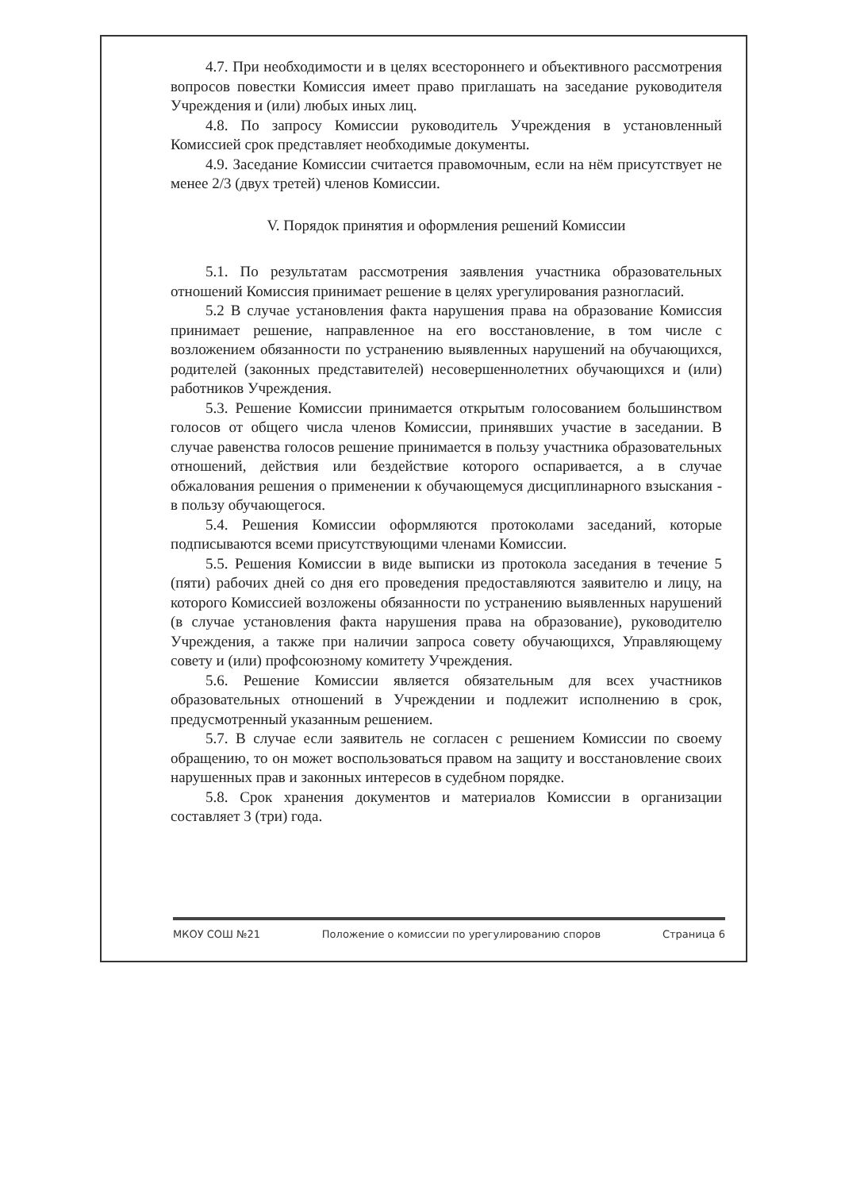4.7. При необходимости и в целях всестороннего и объективного рассмотрения вопросов повестки Комиссия имеет право приглашать на заседание руководителя Учреждения и (или) любых иных лиц.
4.8. По запросу Комиссии руководитель Учреждения в установленный Комиссией срок представляет необходимые документы.
4.9. Заседание Комиссии считается правомочным, если на нём присутствует не менее 2/3 (двух третей) членов Комиссии.
V. Порядок принятия и оформления решений Комиссии
5.1. По результатам рассмотрения заявления участника образовательных отношений Комиссия принимает решение в целях урегулирования разногласий.
5.2 В случае установления факта нарушения права на образование Комиссия принимает решение, направленное на его восстановление, в том числе с возложением обязанности по устранению выявленных нарушений на обучающихся, родителей (законных представителей) несовершеннолетних обучающихся и (или) работников Учреждения.
5.3. Решение Комиссии принимается открытым голосованием большинством голосов от общего числа членов Комиссии, принявших участие в заседании. В случае равенства голосов решение принимается в пользу участника образовательных отношений, действия или бездействие которого оспаривается, а в случае обжалования решения о применении к обучающемуся дисциплинарного взыскания - в пользу обучающегося.
5.4. Решения Комиссии оформляются протоколами заседаний, которые подписываются всеми присутствующими членами Комиссии.
5.5. Решения Комиссии в виде выписки из протокола заседания в течение 5 (пяти) рабочих дней со дня его проведения предоставляются заявителю и лицу, на которого Комиссией возложены обязанности по устранению выявленных нарушений (в случае установления факта нарушения права на образование), руководителю Учреждения, а также при наличии запроса совету обучающихся, Управляющему совету и (или) профсоюзному комитету Учреждения.
5.6. Решение Комиссии является обязательным для всех участников образовательных отношений в Учреждении и подлежит исполнению в срок, предусмотренный указанным решением.
5.7. В случае если заявитель не согласен с решением Комиссии по своему обращению, то он может воспользоваться правом на защиту и восстановление своих нарушенных прав и законных интересов в судебном порядке.
5.8. Срок хранения документов и материалов Комиссии в организации составляет 3 (три) года.
МКОУ СОШ №21 Положение о комиссии по урегулированию споров Страница 6